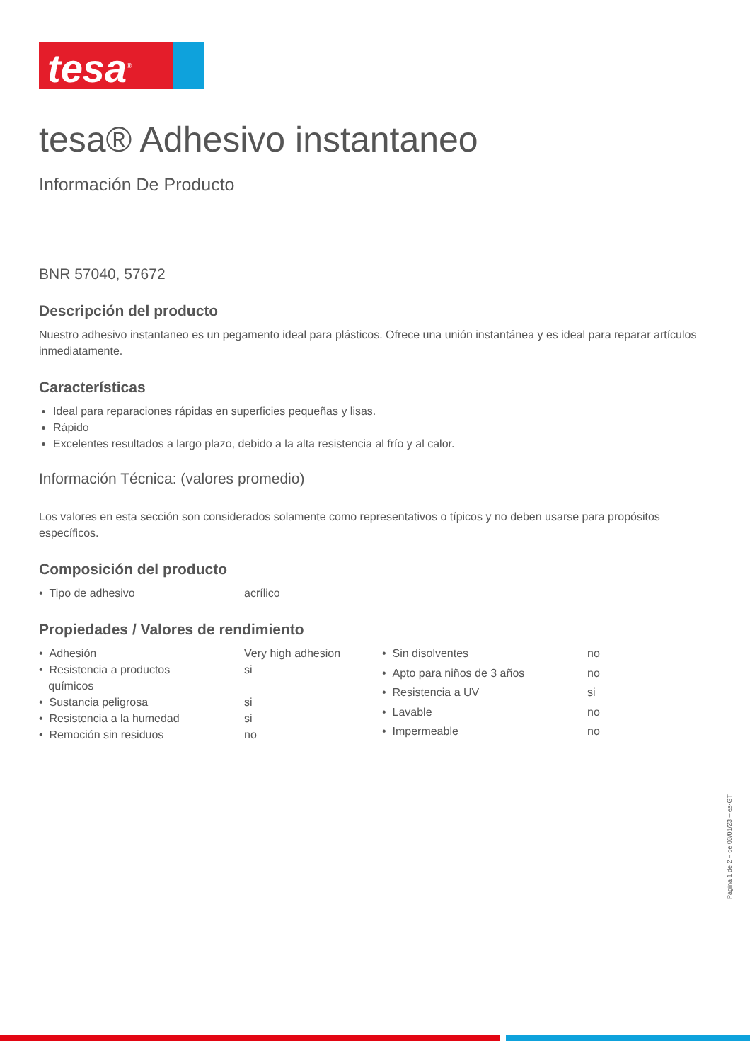tesa<sup>®</sup>
tesa® Adhesivo instantaneo
Información De Producto
BNR 57040, 57672
Descripción del producto
Nuestro adhesivo instantaneo es un pegamento ideal para plásticos. Ofrece una unión instantánea y es ideal para reparar artículos inmediatamente.
Características
Ideal para reparaciones rápidas en superficies pequeñas y lisas.
Rápido
Excelentes resultados a largo plazo, debido a la alta resistencia al frío y al calor.
Información Técnica: (valores promedio)
Los valores en esta sección son considerados solamente como representativos o típicos y no deben usarse para propósitos específicos.
Composición del producto
| • Tipo de adhesivo | acrílico |
Propiedades / Valores de rendimiento
| • Adhesión | Very high adhesion |
| • Resistencia a productos químicos | si |
| • Sustancia peligrosa | si |
| • Resistencia a la humedad | si |
| • Remoción sin residuos | no |
| • Sin disolventes | no |
| • Apto para niños de 3 años | no |
| • Resistencia a UV | si |
| • Lavable | no |
| • Impermeable | no |
Página 1 de 2 – de 03/01/23 – es-GT